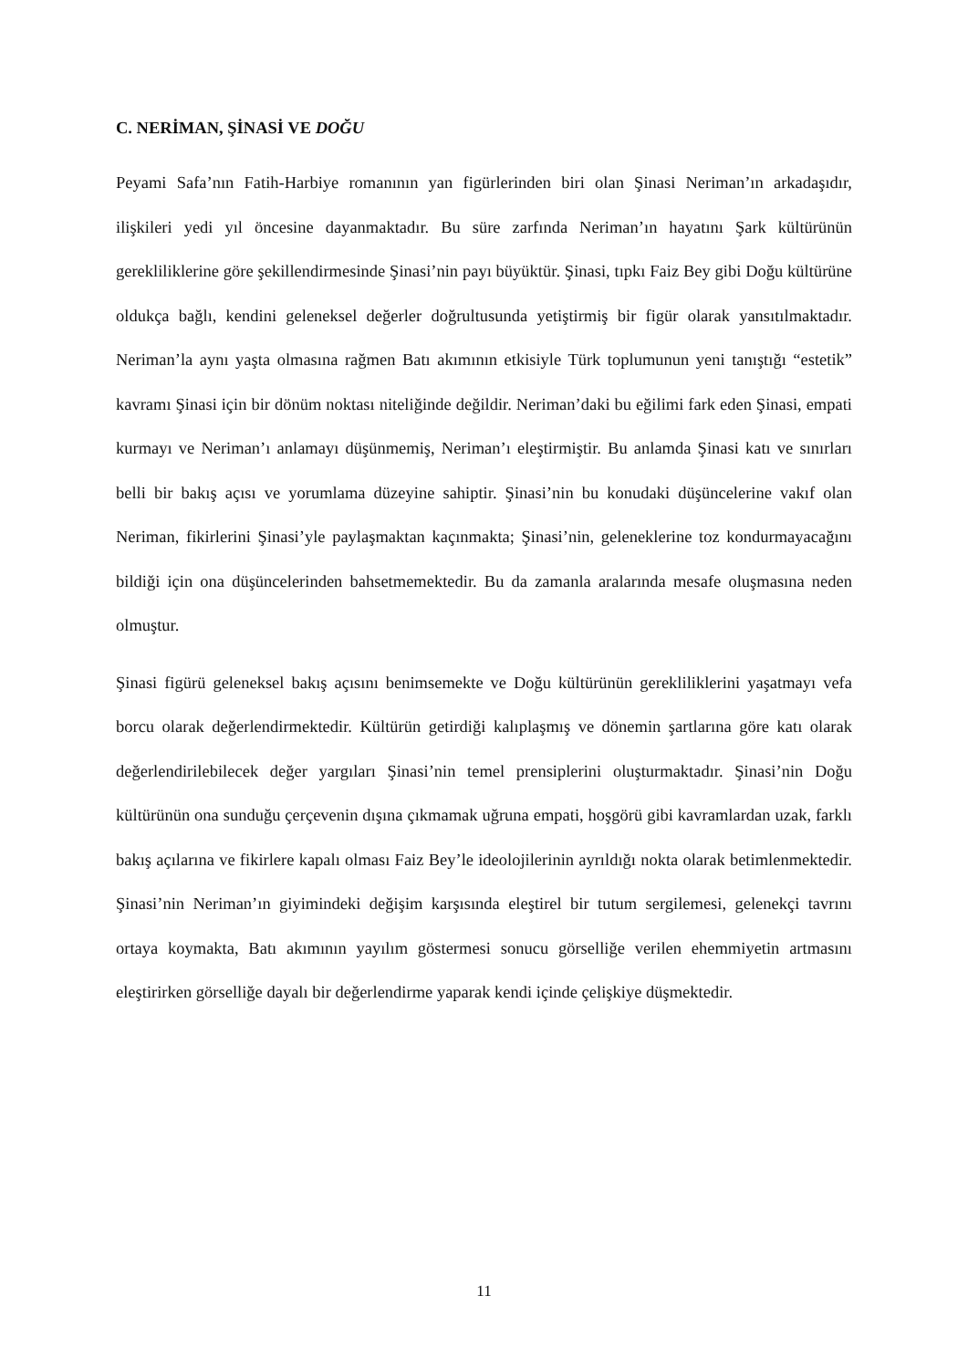C. NERİMAN, ŞİNASİ VE DOĞU
Peyami Safa’nın Fatih-Harbiye romanının yan figürlerinden biri olan Şinasi Neriman’ın arkadaşıdır, ilişkileri yedi yıl öncesine dayanmaktadır. Bu süre zarfında Neriman’ın hayatını Şark kültürünün gerekliliklerine göre şekillendirmesinde Şinasi’nin payı büyüktür. Şinasi, tıpkı Faiz Bey gibi Doğu kültürüne oldukça bağlı, kendini geleneksel değerler doğrultusunda yetiştirmiş bir figür olarak yansıtılmaktadır. Neriman’la aynı yaşta olmasına rağmen Batı akımının etkisiyle Türk toplumunun yeni tanıştığı “estetik” kavramı Şinasi için bir dönüm noktası niteliğinde değildir. Neriman’daki bu eğilimi fark eden Şinasi, empati kurmayı ve Neriman’ı anlamayı düşünmemiş, Neriman’ı eleştirmiştir. Bu anlamda Şinasi katı ve sınırları belli bir bakış açısı ve yorumlama düzeyine sahiptir. Şinasi’nin bu konudaki düşüncelerine vakıf olan Neriman, fikirlerini Şinasi’yle paylaşmaktan kaçınmakta; Şinasi’nin, geleneklerine toz kondurmayacağını bildiği için ona düşüncelerinden bahsetmemektedir. Bu da zamanla aralarında mesafe oluşmasına neden olmuştur.
Şinasi figürü geleneksel bakış açısını benimsemekte ve Doğu kültürünün gerekliliklerini yaşatmayı vefa borcu olarak değerlendirmektedir. Kültürün getirdiği kalıplaşmış ve dönemin şartlarına göre katı olarak değerlendirilebilecek değer yargıları Şinasi’nin temel prensiplerini oluşturmaktadır. Şinasi’nin Doğu kültürünün ona sunduğu çerçevenin dışına çıkmamak uğruna empati, hoşgörü gibi kavramlardan uzak, farklı bakış açılarına ve fikirlere kapalı olması Faiz Bey’le ideolojilerinin ayrıldığı nokta olarak betimlenmektedir. Şinasi’nin Neriman’ın giyimindeki değişim karşısında eleştirel bir tutum sergilemesi, gelenekçi tavrını ortaya koymakta, Batı akımının yayılım göstermesi sonucu görselliğe verilen ehemmiyetin artmasını eleştirirken görselliğe dayalı bir değerlendirme yaparak kendi içinde çelişkiye düşmektedir.
11